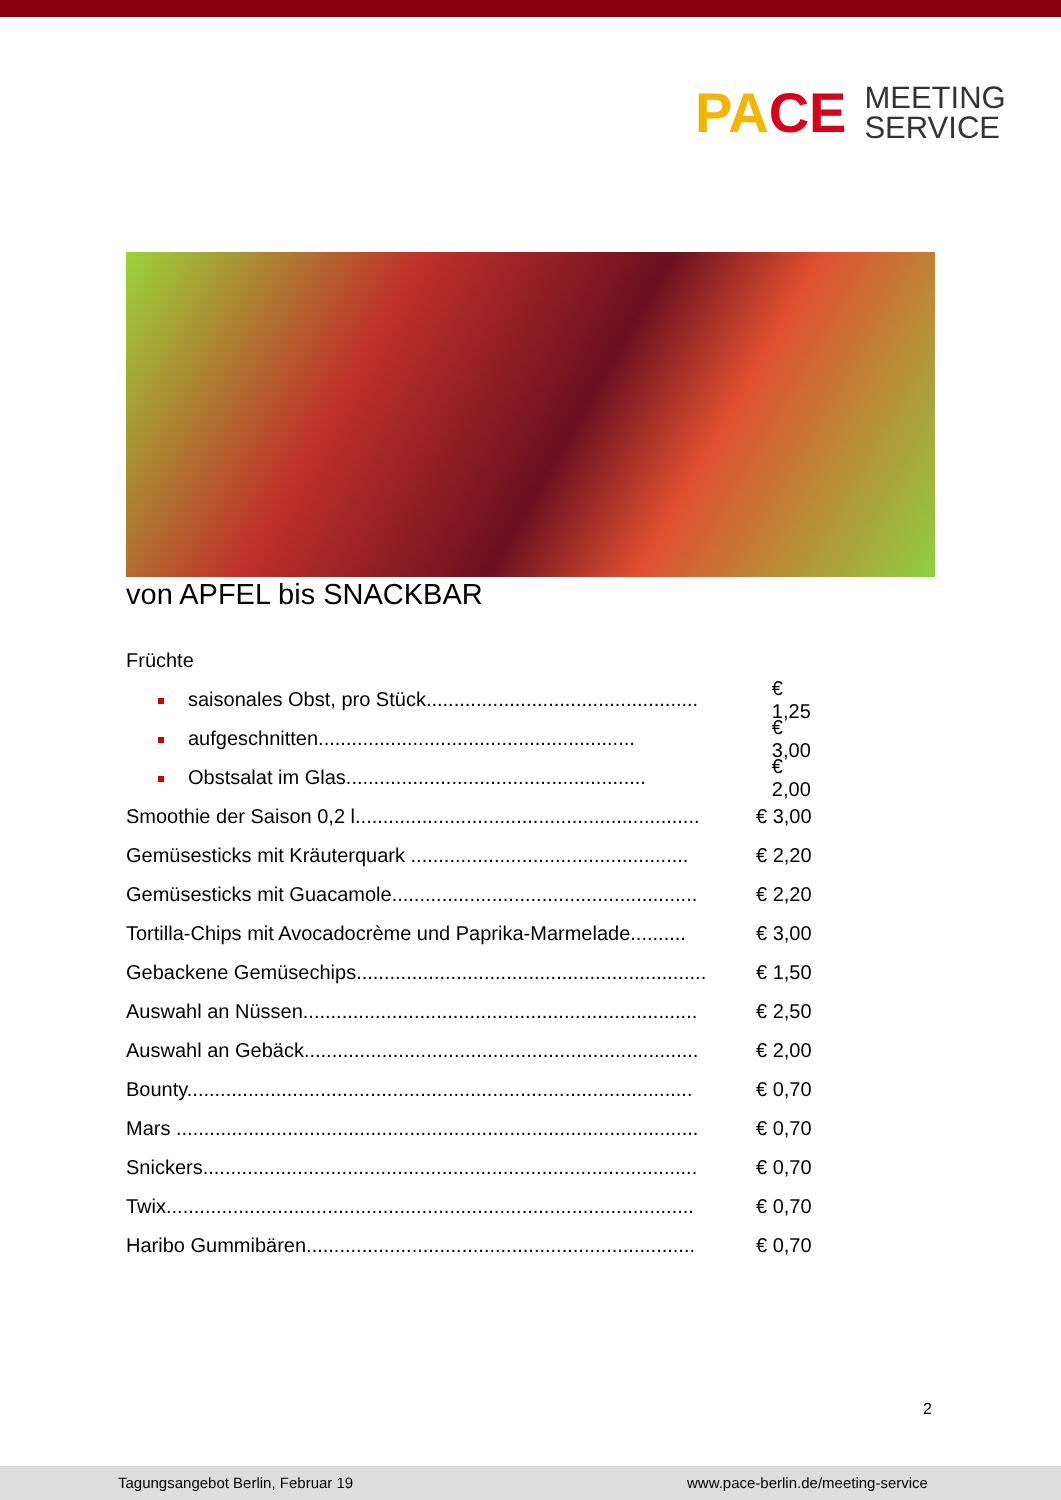PACE
MEETING
SERVICE
von APFEL bis SNACKBAR
Früchte
saisonales Obst, pro Stück................................................. € 1,25
aufgeschnitten......................................................... € 3,00
Obstsalat im Glas...................................................... € 2,00
Smoothie der Saison 0,2 l.............................................................. € 3,00
Gemüsesticks mit Kräuterquark .................................................. € 2,20
Gemüsesticks mit Guacamole....................................................... € 2,20
Tortilla-Chips mit Avocadocrème und Paprika-Marmelade.......... € 3,00
Gebackene Gemüsechips............................................................... € 1,50
Auswahl an Nüssen....................................................................... € 2,50
Auswahl an Gebäck....................................................................... € 2,00
Bounty........................................................................................... € 0,70
Mars .............................................................................................. € 0,70
Snickers......................................................................................... € 0,70
Twix............................................................................................... € 0,70
Haribo Gummibären...................................................................... € 0,70
2
Tagungsangebot Berlin, Februar 19
www.pace-berlin.de/meeting-service